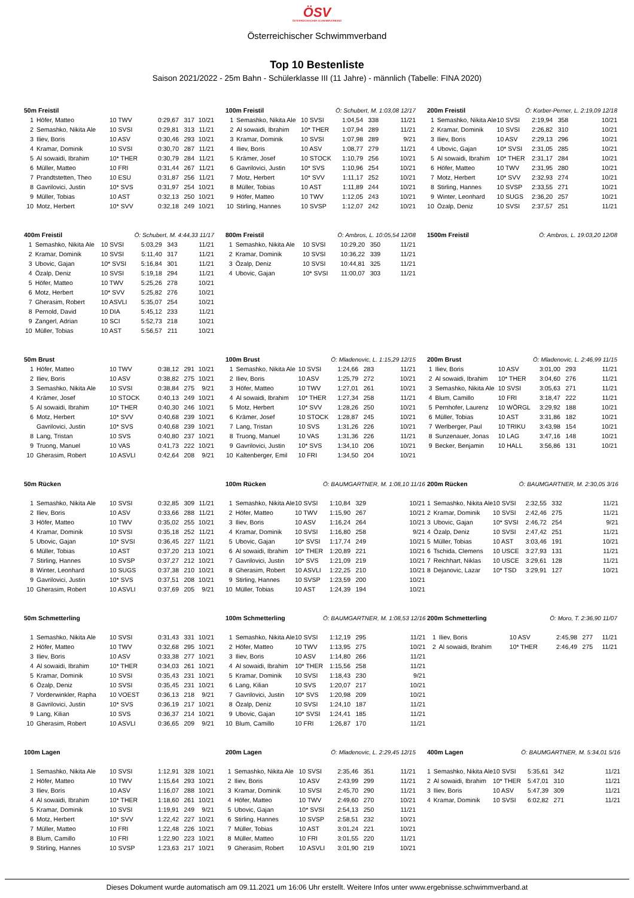ÖSV
ÖSTERREICHISCHER SCHWIMMVERBAND
Österreichischer Schwimmverband
Top 10 Bestenliste
Saison 2021/2022 - 25m Bahn - Schülerklasse III (11 Jahre) - männlich (Tabelle: FINA 2020)
| 50m Freistil | | | | | |
| --- | --- | --- | --- | --- | --- |
| 1 | Höfer, Matteo | 10 TWV | 0:29,67 | 317 | 10/21 |
| 2 | Semashko, Nikita Ale | 10 SVSI | 0:29,81 | 313 | 11/21 |
| 3 | Iliev, Boris | 10 ASV | 0:30,46 | 293 | 10/21 |
| 4 | Kramar, Dominik | 10 SVSI | 0:30,70 | 287 | 11/21 |
| 5 | Al sowaidi, Ibrahim | 10* THER | 0:30,79 | 284 | 11/21 |
| 6 | Müller, Matteo | 10 FRI | 0:31,44 | 267 | 11/21 |
| 7 | Prandtstetten, Theo | 10 ESU | 0:31,87 | 256 | 11/21 |
| 8 | Gavrilovici, Justin | 10* SVS | 0:31,97 | 254 | 10/21 |
| 9 | Müller, Tobias | 10 AST | 0:32,13 | 250 | 10/21 |
| 10 | Motz, Herbert | 10* SVV | 0:32,18 | 249 | 10/21 |
| 100m Freistil | | | Ö: Schubert, M. 1:03,08 12/17 | | |
| --- | --- | --- | --- | --- | --- |
| 1 | Semashko, Nikita Ale | 10 SVSI | 1:04,54 | 338 | 11/21 |
| 2 | Al sowaidi, Ibrahim | 10* THER | 1:07,94 | 289 | 11/21 |
| 3 | Kramar, Dominik | 10 SVSI | 1:07,98 | 289 | 9/21 |
| 4 | Iliev, Boris | 10 ASV | 1:08,77 | 279 | 11/21 |
| 5 | Krämer, Josef | 10 STOCK | 1:10,79 | 256 | 10/21 |
| 6 | Gavrilovici, Justin | 10* SVS | 1:10,96 | 254 | 10/21 |
| 7 | Motz, Herbert | 10* SVV | 1:11,17 | 252 | 10/21 |
| 8 | Müller, Tobias | 10 AST | 1:11,89 | 244 | 10/21 |
| 9 | Höfer, Matteo | 10 TWV | 1:12,05 | 243 | 10/21 |
| 10 | Stirling, Hannes | 10 SVSP | 1:12,07 | 242 | 10/21 |
| 200m Freistil | | | Ö: Korber-Perner, L. 2:19,09 12/18 | | |
| --- | --- | --- | --- | --- | --- |
| 1 | Semashko, Nikita Ale | 10 SVSI | 2:19,94 | 358 | 10/21 |
| 2 | Kramar, Dominik | 10 SVSI | 2:26,82 | 310 | 10/21 |
| 3 | Iliev, Boris | 10 ASV | 2:29,13 | 296 | 10/21 |
| 4 | Ubovic, Gajan | 10* SVSI | 2:31,05 | 285 | 10/21 |
| 5 | Al sowaidi, Ibrahim | 10* THER | 2:31,17 | 284 | 10/21 |
| 6 | Höfer, Matteo | 10 TWV | 2:31,95 | 280 | 10/21 |
| 7 | Motz, Herbert | 10* SVV | 2:32,93 | 274 | 10/21 |
| 8 | Stirling, Hannes | 10 SVSP | 2:33,55 | 271 | 10/21 |
| 9 | Winter, Leonhard | 10 SUGS | 2:36,20 | 257 | 10/21 |
| 10 | Özalp, Deniz | 10 SVSI | 2:37,57 | 251 | 11/21 |
| 400m Freistil | | | Ö: Schubert, M. 4:44,33 11/17 | | |
| --- | --- | --- | --- | --- | --- |
| 1 | Semashko, Nikita Ale | 10 SVSI | 5:03,29 | 343 | 11/21 |
| 2 | Kramar, Dominik | 10 SVSI | 5:11,40 | 317 | 11/21 |
| 3 | Ubovic, Gajan | 10* SVSI | 5:16,84 | 301 | 11/21 |
| 4 | Özalp, Deniz | 10 SVSI | 5:19,18 | 294 | 11/21 |
| 5 | Höfer, Matteo | 10 TWV | 5:25,26 | 278 | 10/21 |
| 6 | Motz, Herbert | 10* SVV | 5:25,82 | 276 | 10/21 |
| 7 | Gherasim, Robert | 10 ASVLI | 5:35,07 | 254 | 10/21 |
| 8 | Pernold, David | 10 DIA | 5:45,12 | 233 | 11/21 |
| 9 | Zangerl, Adrian | 10 SCI | 5:52,73 | 218 | 10/21 |
| 10 | Müller, Tobias | 10 AST | 5:56,57 | 211 | 10/21 |
| 800m Freistil | | | Ö: Ambros, L. 10:05,54 12/08 | | |
| --- | --- | --- | --- | --- | --- |
| 1 | Semashko, Nikita Ale | 10 SVSI | 10:29,20 | 350 | 11/21 |
| 2 | Kramar, Dominik | 10 SVSI | 10:36,22 | 339 | 11/21 |
| 3 | Özalp, Deniz | 10 SVSI | 10:44,81 | 325 | 11/21 |
| 4 | Ubovic, Gajan | 10* SVSI | 11:00,07 | 303 | 11/21 |
| 1500m Freistil | Ö: Ambros, L. 19:03,20 12/08 |
| --- | --- |
| 50m Brust | | | | | |
| --- | --- | --- | --- | --- | --- |
| 1 | Höfer, Matteo | 10 TWV | 0:38,12 | 291 | 10/21 |
| 2 | Iliev, Boris | 10 ASV | 0:38,82 | 275 | 10/21 |
| 3 | Semashko, Nikita Ale | 10 SVSI | 0:38,84 | 275 | 9/21 |
| 4 | Krämer, Josef | 10 STOCK | 0:40,13 | 249 | 10/21 |
| 5 | Al sowaidi, Ibrahim | 10* THER | 0:40,30 | 246 | 10/21 |
| 6 | Motz, Herbert | 10* SVV | 0:40,68 | 239 | 10/21 |
| | Gavrilovici, Justin | 10* SVS | 0:40,68 | 239 | 10/21 |
| 8 | Lang, Tristan | 10 SVS | 0:40,80 | 237 | 10/21 |
| 9 | Truong, Manuel | 10 VAS | 0:41,73 | 222 | 10/21 |
| 10 | Gherasim, Robert | 10 ASVLI | 0:42,64 | 208 | 9/21 |
| 100m Brust | | | Ö: Mladenovic, L. 1:15,29 12/15 | | |
| --- | --- | --- | --- | --- | --- |
| 1 | Semashko, Nikita Ale | 10 SVSI | 1:24,66 | 283 | 11/21 |
| 2 | Iliev, Boris | 10 ASV | 1:25,79 | 272 | 10/21 |
| 3 | Höfer, Matteo | 10 TWV | 1:27,01 | 261 | 10/21 |
| 4 | Al sowaidi, Ibrahim | 10* THER | 1:27,34 | 258 | 11/21 |
| 5 | Motz, Herbert | 10* SVV | 1:28,26 | 250 | 10/21 |
| 6 | Krämer, Josef | 10 STOCK | 1:28,87 | 245 | 10/21 |
| 7 | Lang, Tristan | 10 SVS | 1:31,26 | 226 | 10/21 |
| 8 | Truong, Manuel | 10 VAS | 1:31,36 | 226 | 11/21 |
| 9 | Gavrilovici, Justin | 10* SVS | 1:34,10 | 206 | 10/21 |
| 10 | Kaltenberger, Emil | 10 FRI | 1:34,50 | 204 | 10/21 |
| 200m Brust | | | Ö: Mladenovic, L. 2:46,99 11/15 | | |
| --- | --- | --- | --- | --- | --- |
| 1 | Iliev, Boris | 10 ASV | 3:01,00 | 293 | 11/21 |
| 2 | Al sowaidi, Ibrahim | 10* THER | 3:04,60 | 276 | 11/21 |
| 3 | Semashko, Nikita Ale | 10 SVSI | 3:05,63 | 271 | 11/21 |
| 4 | Blum, Camillo | 10 FRI | 3:18,47 | 222 | 11/21 |
| 5 | Pernhofer, Laurenz | 10 WÖRGL | 3:29,92 | 188 | 10/21 |
| 6 | Müller, Tobias | 10 AST | 3:31,86 | 182 | 10/21 |
| 7 | Werlberger, Paul | 10 TRIKU | 3:43,98 | 154 | 10/21 |
| 8 | Sunzenauer, Jonas | 10 LAG | 3:47,16 | 148 | 10/21 |
| 9 | Becker, Benjamin | 10 HALL | 3:56,86 | 131 | 10/21 |
| 50m Rücken | | | | | |
| --- | --- | --- | --- | --- | --- |
| 1 | Semashko, Nikita Ale | 10 SVSI | 0:32,85 | 309 | 11/21 |
| 2 | Iliev, Boris | 10 ASV | 0:33,66 | 288 | 11/21 |
| 3 | Höfer, Matteo | 10 TWV | 0:35,02 | 255 | 10/21 |
| 4 | Kramar, Dominik | 10 SVSI | 0:35,18 | 252 | 11/21 |
| 5 | Ubovic, Gajan | 10* SVSI | 0:36,45 | 227 | 11/21 |
| 6 | Müller, Tobias | 10 AST | 0:37,20 | 213 | 10/21 |
| 7 | Stirling, Hannes | 10 SVSP | 0:37,27 | 212 | 10/21 |
| 8 | Winter, Leonhard | 10 SUGS | 0:37,38 | 210 | 10/21 |
| 9 | Gavrilovici, Justin | 10* SVS | 0:37,51 | 208 | 10/21 |
| 10 | Gherasim, Robert | 10 ASVLI | 0:37,69 | 205 | 9/21 |
| 100m Rücken | | | Ö: BAUMGARTNER, M. 1:08,10 11/16 | | |
| --- | --- | --- | --- | --- | --- |
| 1 | Semashko, Nikita Ale | 10 SVSI | 1:10,84 | 329 | 10/21 |
| 2 | Höfer, Matteo | 10 TWV | 1:15,90 | 267 | 10/21 |
| 3 | Iliev, Boris | 10 ASV | 1:16,24 | 264 | 10/21 |
| 4 | Kramar, Dominik | 10 SVSI | 1:16,80 | 258 | 9/21 |
| 5 | Ubovic, Gajan | 10* SVSI | 1:17,74 | 249 | 10/21 |
| 6 | Al sowaidi, Ibrahim | 10* THER | 1:20,89 | 221 | 10/21 |
| 7 | Gavrilovici, Justin | 10* SVS | 1:21,09 | 219 | 10/21 |
| 8 | Gherasim, Robert | 10 ASVLI | 1:22,25 | 210 | 10/21 |
| 9 | Stirling, Hannes | 10 SVSP | 1:23,59 | 200 | 10/21 |
| 10 | Müller, Tobias | 10 AST | 1:24,39 | 194 | 10/21 |
| 200m Rücken | | | Ö: BAUMGARTNER, M. 2:30,05 3/16 | | |
| --- | --- | --- | --- | --- | --- |
| 1 | Semashko, Nikita Ale | 10 SVSI | 2:32,55 | 332 | 11/21 |
| 2 | Kramar, Dominik | 10 SVSI | 2:42,46 | 275 | 11/21 |
| 3 | Ubovic, Gajan | 10* SVSI | 2:46,72 | 254 | 9/21 |
| 4 | Özalp, Deniz | 10 SVSI | 2:47,42 | 251 | 11/21 |
| 5 | Müller, Tobias | 10 AST | 3:03,46 | 191 | 10/21 |
| 6 | Tschida, Clemens | 10 USCE | 3:27,93 | 131 | 11/21 |
| 7 | Reichhart, Niklas | 10 USCE | 3:29,61 | 128 | 11/21 |
| 8 | Dejanovic, Lazar | 10* TSD | 3:29,91 | 127 | 10/21 |
| 50m Schmetterling | | | | | |
| --- | --- | --- | --- | --- | --- |
| 1 | Semashko, Nikita Ale | 10 SVSI | 0:31,43 | 331 | 10/21 |
| 2 | Höfer, Matteo | 10 TWV | 0:32,68 | 295 | 10/21 |
| 3 | Iliev, Boris | 10 ASV | 0:33,38 | 277 | 10/21 |
| 4 | Al sowaidi, Ibrahim | 10* THER | 0:34,03 | 261 | 10/21 |
| 5 | Kramar, Dominik | 10 SVSI | 0:35,43 | 231 | 10/21 |
| 6 | Özalp, Deniz | 10 SVSI | 0:35,45 | 231 | 10/21 |
| 7 | Vorderwinkler, Rapha | 10 VOEST | 0:36,13 | 218 | 9/21 |
| 8 | Gavrilovici, Justin | 10* SVS | 0:36,19 | 217 | 10/21 |
| 9 | Lang, Kilian | 10 SVS | 0:36,37 | 214 | 10/21 |
| 10 | Gherasim, Robert | 10 ASVLI | 0:36,65 | 209 | 9/21 |
| 100m Schmetterling | | | Ö: BAUMGARTNER, M. 1:08,53 12/16 | | |
| --- | --- | --- | --- | --- | --- |
| 1 | Semashko, Nikita Ale | 10 SVSI | 1:12,19 | 295 | 11/21 |
| 2 | Höfer, Matteo | 10 TWV | 1:13,95 | 275 | 10/21 |
| 3 | Iliev, Boris | 10 ASV | 1:14,80 | 266 | 11/21 |
| 4 | Al sowaidi, Ibrahim | 10* THER | 1:15,56 | 258 | 11/21 |
| 5 | Kramar, Dominik | 10 SVSI | 1:18,43 | 230 | 9/21 |
| 6 | Lang, Kilian | 10 SVS | 1:20,07 | 217 | 10/21 |
| 7 | Gavrilovici, Justin | 10* SVS | 1:20,98 | 209 | 10/21 |
| 8 | Özalp, Deniz | 10 SVSI | 1:24,10 | 187 | 11/21 |
| 9 | Ubovic, Gajan | 10* SVSI | 1:24,41 | 185 | 11/21 |
| 10 | Blum, Camillo | 10 FRI | 1:26,87 | 170 | 11/21 |
| 200m Schmetterling | | | Ö: Moro, T. 2:36,90 11/07 | | |
| --- | --- | --- | --- | --- | --- |
| 1 | Iliev, Boris | 10 ASV | 2:45,98 | 277 | 11/21 |
| 2 | Al sowaidi, Ibrahim | 10* THER | 2:46,49 | 275 | 11/21 |
| 100m Lagen | | | | | |
| --- | --- | --- | --- | --- | --- |
| 1 | Semashko, Nikita Ale | 10 SVSI | 1:12,91 | 328 | 10/21 |
| 2 | Höfer, Matteo | 10 TWV | 1:15,64 | 293 | 10/21 |
| 3 | Iliev, Boris | 10 ASV | 1:16,07 | 288 | 10/21 |
| 4 | Al sowaidi, Ibrahim | 10* THER | 1:18,60 | 261 | 10/21 |
| 5 | Kramar, Dominik | 10 SVSI | 1:19,91 | 249 | 9/21 |
| 6 | Motz, Herbert | 10* SVV | 1:22,42 | 227 | 10/21 |
| 7 | Müller, Matteo | 10 FRI | 1:22,48 | 226 | 10/21 |
| 8 | Blum, Camillo | 10 FRI | 1:22,90 | 223 | 10/21 |
| 9 | Stirling, Hannes | 10 SVSP | 1:23,63 | 217 | 10/21 |
| 200m Lagen | | | Ö: Mladenovic, L. 2:29,45 12/15 | | |
| --- | --- | --- | --- | --- | --- |
| 1 | Semashko, Nikita Ale | 10 SVSI | 2:35,46 | 351 | 11/21 |
| 2 | Iliev, Boris | 10 ASV | 2:43,99 | 299 | 11/21 |
| 3 | Kramar, Dominik | 10 SVSI | 2:45,70 | 290 | 11/21 |
| 4 | Höfer, Matteo | 10 TWV | 2:49,60 | 270 | 10/21 |
| 5 | Ubovic, Gajan | 10* SVSI | 2:54,13 | 250 | 11/21 |
| 6 | Stirling, Hannes | 10 SVSP | 2:58,51 | 232 | 10/21 |
| 7 | Müller, Tobias | 10 AST | 3:01,24 | 221 | 10/21 |
| 8 | Müller, Matteo | 10 FRI | 3:01,55 | 220 | 11/21 |
| 9 | Gherasim, Robert | 10 ASVLI | 3:01,90 | 219 | 10/21 |
| 400m Lagen | | | Ö: BAUMGARTNER, M. 5:34,01 5/16 | | |
| --- | --- | --- | --- | --- | --- |
| 1 | Semashko, Nikita Ale | 10 SVSI | 5:35,61 | 342 | 11/21 |
| 2 | Al sowaidi, Ibrahim | 10* THER | 5:47,01 | 310 | 11/21 |
| 3 | Iliev, Boris | 10 ASV | 5:47,39 | 309 | 11/21 |
| 4 | Kramar, Dominik | 10 SVSI | 6:02,82 | 271 | 11/21 |
Dieses Dokument wurde automatisch am 09.11.2021 um 16:06 Uhr erstellt. Weitere Infos unter www.ergebnisse.schwimmverband.at